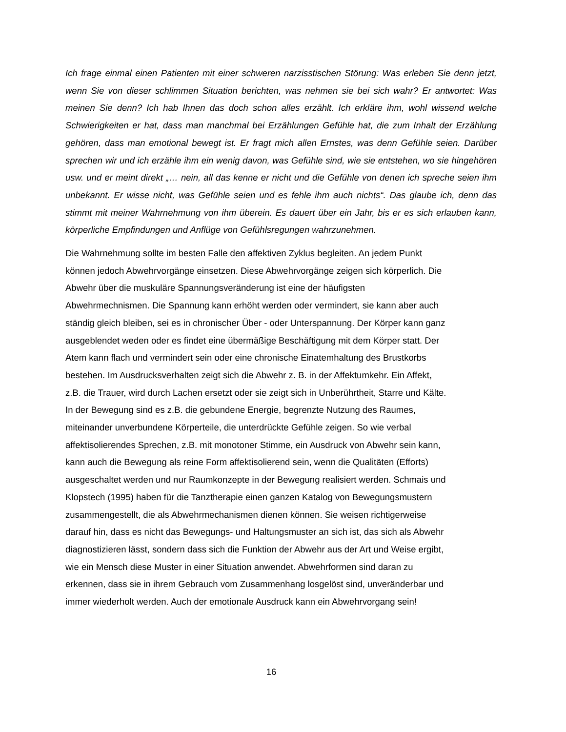Ich frage einmal einen Patienten mit einer schweren narzisstischen Störung: Was erleben Sie denn jetzt, wenn Sie von dieser schlimmen Situation berichten, was nehmen sie bei sich wahr? Er antwortet: Was meinen Sie denn? Ich hab Ihnen das doch schon alles erzählt. Ich erkläre ihm, wohl wissend welche Schwierigkeiten er hat, dass man manchmal bei Erzählungen Gefühle hat, die zum Inhalt der Erzählung gehören, dass man emotional bewegt ist. Er fragt mich allen Ernstes, was denn Gefühle seien. Darüber sprechen wir und ich erzähle ihm ein wenig davon, was Gefühle sind, wie sie entstehen, wo sie hingehören usw. und er meint direkt „… nein, all das kenne er nicht und die Gefühle von denen ich spreche seien ihm unbekannt. Er wisse nicht, was Gefühle seien und es fehle ihm auch nichts“. Das glaube ich, denn das stimmt mit meiner Wahrnehmung von ihm überein. Es dauert über ein Jahr, bis er es sich erlauben kann, körperliche Empfindungen und Anflüge von Gefühlsregungen wahrzunehmen.
Die Wahrnehmung sollte im besten Falle den affektiven Zyklus begleiten. An jedem Punkt
können jedoch Abwehrvorgänge einsetzen. Diese Abwehrvorgänge zeigen sich körperlich. Die
Abwehr über die muskuläre Spannungsveränderung ist eine der häufigsten
Abwehrmechnismen. Die Spannung kann erhöht werden oder vermindert, sie kann aber auch
ständig gleich bleiben, sei es in chronischer Über - oder Unterspannung. Der Körper kann ganz
ausgeblendet weden oder es findet eine übermäßige Beschäftigung mit dem Körper statt. Der
Atem kann flach und vermindert sein oder eine chronische Einatemhaltung des Brustkorbs
bestehen. Im Ausdrucksverhalten zeigt sich die Abwehr z. B. in der Affektumkehr. Ein Affekt,
z.B. die Trauer, wird durch Lachen ersetzt oder sie zeigt sich in Unberührtheit, Starre und Kälte.
In der Bewegung sind es z.B. die gebundene Energie, begrenzte Nutzung des Raumes,
miteinander unverbundene Körperteile, die unterdrückte Gefühle zeigen. So wie verbal
affektisolierendes Sprechen, z.B. mit monotoner Stimme, ein Ausdruck von Abwehr sein kann,
kann auch die Bewegung als reine Form affektisolierend sein, wenn die Qualitäten (Efforts)
ausgeschaltet werden und nur Raumkonzepte in der Bewegung realisiert werden. Schmais und
Klopstech (1995) haben für die Tanztherapie einen ganzen Katalog von Bewegungsmustern
zusammengestellt, die als Abwehrmechanismen dienen können. Sie weisen richtigerweise
darauf hin, dass es nicht das Bewegungs- und Haltungsmuster an sich ist, das sich als Abwehr
diagnostizieren lässt, sondern dass sich die Funktion der Abwehr aus der Art und Weise ergibt,
wie ein Mensch diese Muster in einer Situation anwendet. Abwehrformen sind daran zu
erkennen, dass sie in ihrem Gebrauch vom Zusammenhang losgelöst sind, unveränderbar und
immer wiederholt werden. Auch der emotionale Ausdruck kann ein Abwehrvorgang sein!
16